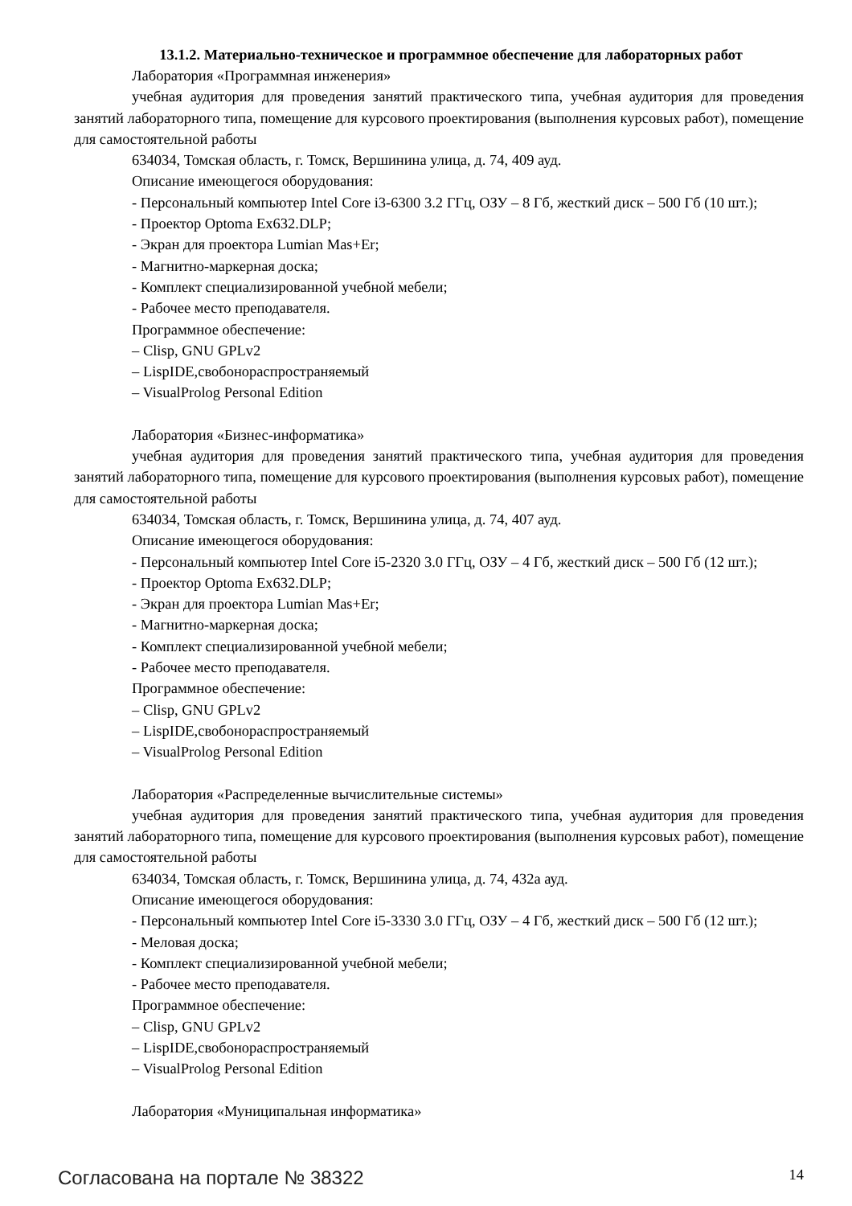13.1.2. Материально-техническое и программное обеспечение для лабораторных работ
Лаборатория «Программная инженерия»
учебная аудитория для проведения занятий практического типа, учебная аудитория для проведения занятий лабораторного типа, помещение для курсового проектирования (выполнения курсовых работ), помещение для самостоятельной работы
634034, Томская область, г. Томск, Вершинина улица, д. 74, 409 ауд.
Описание имеющегося оборудования:
- Персональный компьютер Intel Core i3-6300 3.2 ГГц, ОЗУ – 8 Гб, жесткий диск – 500 Гб (10 шт.);
- Проектор Optoma Ex632.DLP;
- Экран для проектора Lumian Mas+Er;
- Магнитно-маркерная доска;
- Комплект специализированной учебной мебели;
- Рабочее место преподавателя.
Программное обеспечение:
– Clisp, GNU GPLv2
– LispIDE,свобонораспространяемый
– VisualProlog Personal Edition
Лаборатория «Бизнес-информатика»
учебная аудитория для проведения занятий практического типа, учебная аудитория для проведения занятий лабораторного типа, помещение для курсового проектирования (выполнения курсовых работ), помещение для самостоятельной работы
634034, Томская область, г. Томск, Вершинина улица, д. 74, 407 ауд.
Описание имеющегося оборудования:
- Персональный компьютер Intel Core i5-2320 3.0 ГГц, ОЗУ – 4 Гб, жесткий диск – 500 Гб (12 шт.);
- Проектор Optoma Ex632.DLP;
- Экран для проектора Lumian Mas+Er;
- Магнитно-маркерная доска;
- Комплект специализированной учебной мебели;
- Рабочее место преподавателя.
Программное обеспечение:
– Clisp, GNU GPLv2
– LispIDE,свобонораспространяемый
– VisualProlog Personal Edition
Лаборатория «Распределенные вычислительные системы»
учебная аудитория для проведения занятий практического типа, учебная аудитория для проведения занятий лабораторного типа, помещение для курсового проектирования (выполнения курсовых работ), помещение для самостоятельной работы
634034, Томская область, г. Томск, Вершинина улица, д. 74, 432а ауд.
Описание имеющегося оборудования:
- Персональный компьютер Intel Core i5-3330 3.0 ГГц, ОЗУ – 4 Гб, жесткий диск – 500 Гб (12 шт.);
- Меловая доска;
- Комплект специализированной учебной мебели;
- Рабочее место преподавателя.
Программное обеспечение:
– Clisp, GNU GPLv2
– LispIDE,свобонораспространяемый
– VisualProlog Personal Edition
Лаборатория «Муниципальная информатика»
Согласована на портале № 38322 14